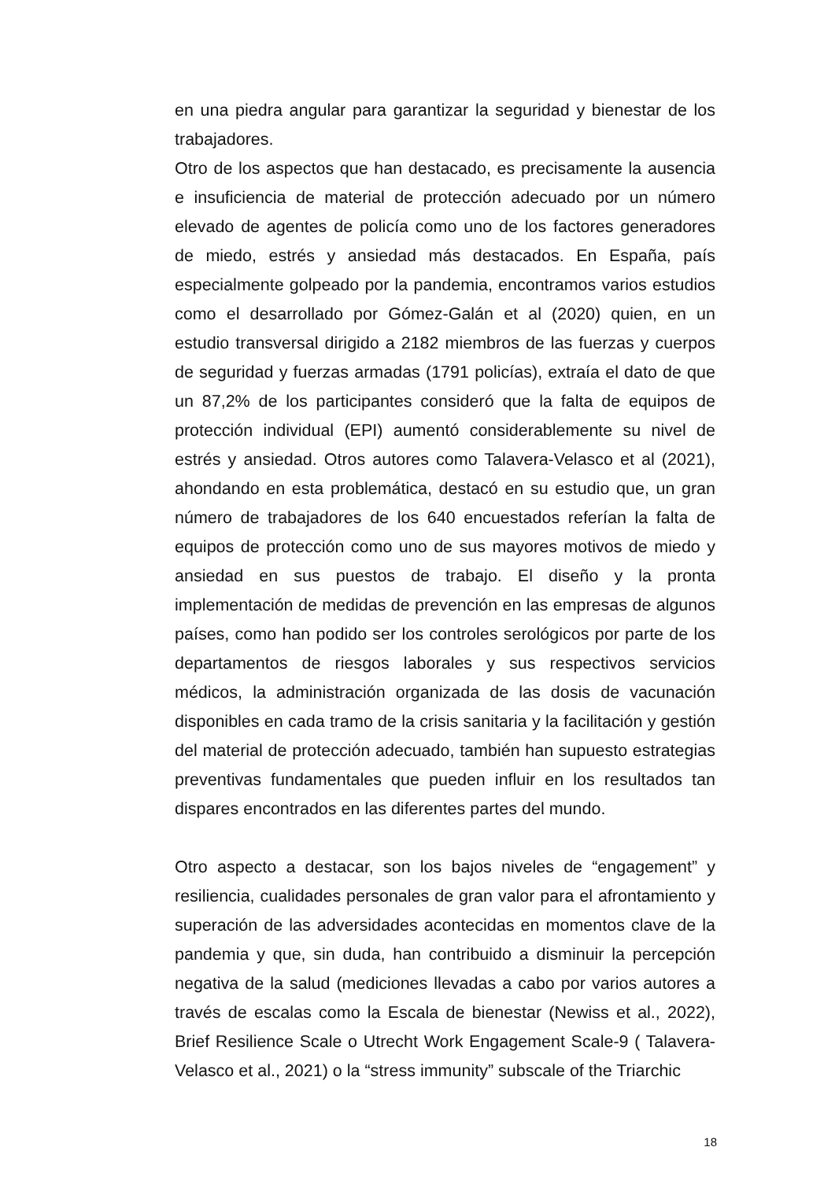en una piedra angular para garantizar la seguridad y bienestar de los trabajadores.
Otro de los aspectos que han destacado, es precisamente la ausencia e insuficiencia de material de protección adecuado por un número elevado de agentes de policía como uno de los factores generadores de miedo, estrés y ansiedad más destacados. En España, país especialmente golpeado por la pandemia, encontramos varios estudios como el desarrollado por Gómez-Galán et al (2020) quien, en un estudio transversal dirigido a 2182 miembros de las fuerzas y cuerpos de seguridad y fuerzas armadas (1791 policías), extraía el dato de que un 87,2% de los participantes consideró que la falta de equipos de protección individual (EPI) aumentó considerablemente su nivel de estrés y ansiedad. Otros autores como Talavera-Velasco et al (2021), ahondando en esta problemática, destacó en su estudio que, un gran número de trabajadores de los 640 encuestados referían la falta de equipos de protección como uno de sus mayores motivos de miedo y ansiedad en sus puestos de trabajo. El diseño y la pronta implementación de medidas de prevención en las empresas de algunos países, como han podido ser los controles serológicos por parte de los departamentos de riesgos laborales y sus respectivos servicios médicos, la administración organizada de las dosis de vacunación disponibles en cada tramo de la crisis sanitaria y la facilitación y gestión del material de protección adecuado, también han supuesto estrategias preventivas fundamentales que pueden influir en los resultados tan dispares encontrados en las diferentes partes del mundo.
Otro aspecto a destacar, son los bajos niveles de “engagement” y resiliencia, cualidades personales de gran valor para el afrontamiento y superación de las adversidades acontecidas en momentos clave de la pandemia y que, sin duda, han contribuido a disminuir la percepción negativa de la salud (mediciones llevadas a cabo por varios autores a través de escalas como la Escala de bienestar (Newiss et al., 2022), Brief Resilience Scale o Utrecht Work Engagement Scale-9 ( Talavera-Velasco et al., 2021) o la “stress immunity” subscale of the Triarchic
18